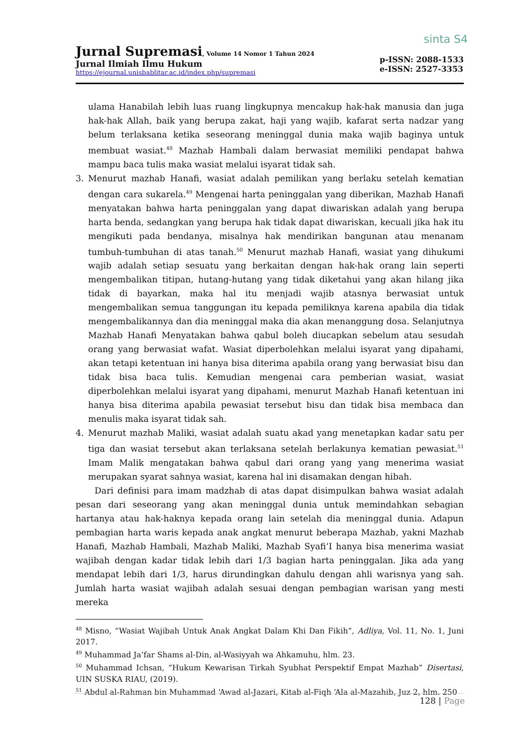Jurnal Supremasi, Volume 14 Nomor 1 Tahun 2024
Jurnal Ilmiah Ilmu Hukum
https://ejournal.unisbablitar.ac.id/index.php/supremasi
sinta S4
p-ISSN: 2088-1533
e-ISSN: 2527-3353
ulama Hanabilah lebih luas ruang lingkupnya mencakup hak-hak manusia dan juga hak-hak Allah, baik yang berupa zakat, haji yang wajib, kafarat serta nadzar yang belum terlaksana ketika seseorang meninggal dunia maka wajib baginya untuk membuat wasiat.<sup>48</sup> Mazhab Hambali dalam berwasiat memiliki pendapat bahwa mampu baca tulis maka wasiat melalui isyarat tidak sah.
3. Menurut mazhab Hanafi, wasiat adalah pemilikan yang berlaku setelah kematian dengan cara sukarela.<sup>49</sup> Mengenai harta peninggalan yang diberikan, Mazhab Hanafi menyatakan bahwa harta peninggalan yang dapat diwariskan adalah yang berupa harta benda, sedangkan yang berupa hak tidak dapat diwariskan, kecuali jika hak itu mengikuti pada bendanya, misalnya hak mendirikan bangunan atau menanam tumbuh-tumbuhan di atas tanah.<sup>50</sup> Menurut mazhab Hanafi, wasiat yang dihukumi wajib adalah setiap sesuatu yang berkaitan dengan hak-hak orang lain seperti mengembalikan titipan, hutang-hutang yang tidak diketahui yang akan hilang jika tidak di bayarkan, maka hal itu menjadi wajib atasnya berwasiat untuk mengembalikan semua tanggungan itu kepada pemiliknya karena apabila dia tidak mengembalikannya dan dia meninggal maka dia akan menanggung dosa. Selanjutnya Mazhab Hanafi Menyatakan bahwa qabul boleh diucapkan sebelum atau sesudah orang yang berwasiat wafat. Wasiat diperbolehkan melalui isyarat yang dipahami, akan tetapi ketentuan ini hanya bisa diterima apabila orang yang berwasiat bisu dan tidak bisa baca tulis. Kemudian mengenai cara pemberian wasiat, wasiat diperbolehkan melalui isyarat yang dipahami, menurut Mazhab Hanafi ketentuan ini hanya bisa diterima apabila pewasiat tersebut bisu dan tidak bisa membaca dan menulis maka isyarat tidak sah.
4. Menurut mazhab Maliki, wasiat adalah suatu akad yang menetapkan kadar satu per tiga dan wasiat tersebut akan terlaksana setelah berlakunya kematian pewasiat.<sup>51</sup> Imam Malik mengatakan bahwa qabul dari orang yang yang menerima wasiat merupakan syarat sahnya wasiat, karena hal ini disamakan dengan hibah.
Dari definisi para imam madzhab di atas dapat disimpulkan bahwa wasiat adalah pesan dari seseorang yang akan meninggal dunia untuk memindahkan sebagian hartanya atau hak-haknya kepada orang lain setelah dia meninggal dunia. Adapun pembagian harta waris kepada anak angkat menurut beberapa Mazhab, yakni Mazhab Hanafi, Mazhab Hambali, Mazhab Maliki, Mazhab Syafi’I hanya bisa menerima wasiat wajibah dengan kadar tidak lebih dari 1/3 bagian harta peninggalan. Jika ada yang mendapat lebih dari 1/3, harus dirundingkan dahulu dengan ahli warisnya yang sah. Jumlah harta wasiat wajibah adalah sesuai dengan pembagian warisan yang mesti mereka
<sup>48</sup> Misno, “Wasiat Wajibah Untuk Anak Angkat Dalam Khi Dan Fikih”, Adliya, Vol. 11, No. 1, Juni 2017.
<sup>49</sup> Muhammad Ja’far Shams al-Din, al-Wasiyyah wa Ahkamuhu, hlm. 23.
<sup>50</sup> Muhammad Ichsan, “Hukum Kewarisan Tirkah Syubhat Perspektif Empat Mazhab” Disertasi, UIN SUSKA RIAU, (2019).
<sup>51</sup> Abdul al-Rahman bin Muhammad ‘Awad al-Jazari, Kitab al-Fiqh ‘Ala al-Mazahib, Juz 2, hlm. 250
128 | Page